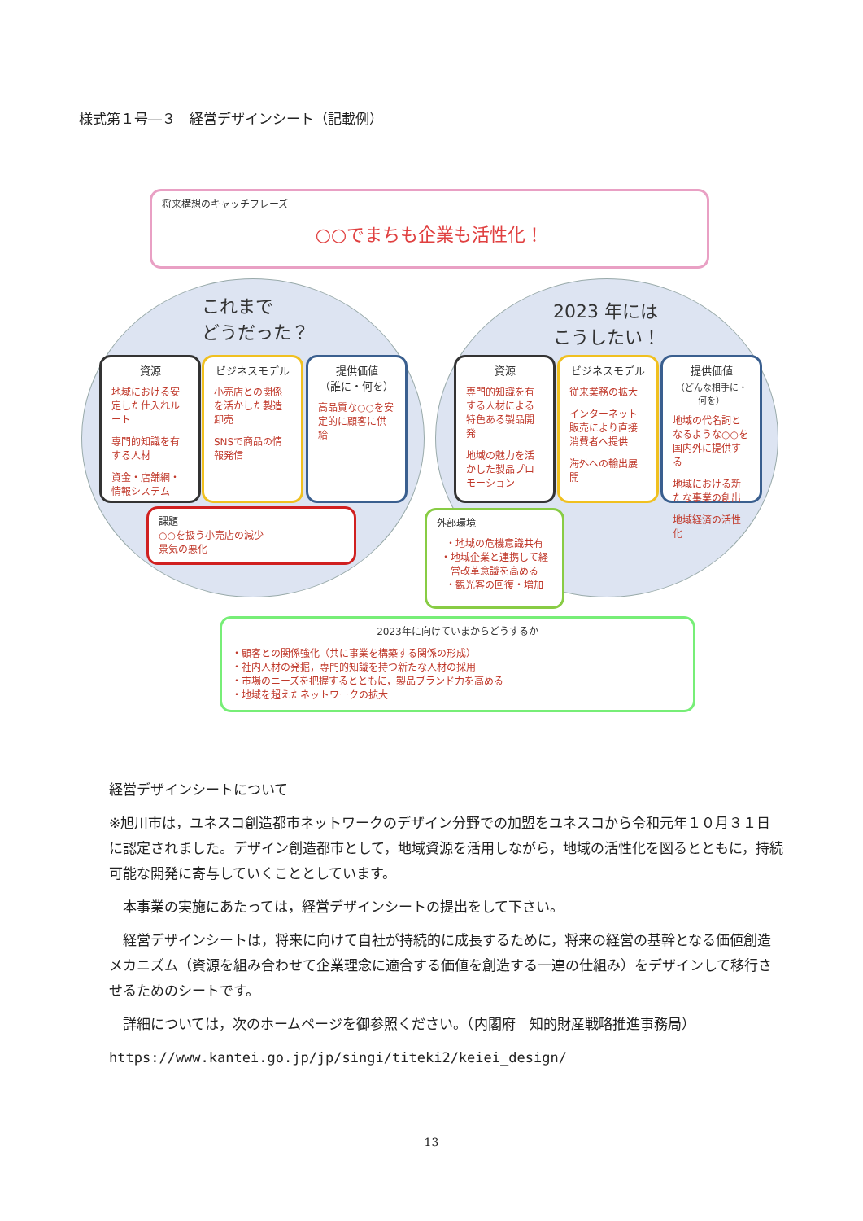様式第１号―３　経営デザインシート（記載例）
将来構想のキャッチフレーズ
○○でまちも企業も活性化！
これまで
どうだった？
2023 年には
こうしたい！
資源
地域における安定した仕入れルート
専門的知識を有する人材
資金・店舗網・情報システム
ビジネスモデル
小売店との関係を活かした製造卸売
SNSで商品の情報発信
提供価値
（誰に・何を）
高品質な○○を安定的に顧客に供給
資源
専門的知識を有する人材による特色ある製品開発
地域の魅力を活かした製品プロモーション
ビジネスモデル
従来業務の拡大
インターネット販売により直接消費者へ提供
海外への輸出展開
提供価値
（どんな相手に・何を）
地域の代名詞となるような○○を国内外に提供する
地域における新たな事業の創出
地域経済の活性化
課題
○○を扱う小売店の減少
景気の悪化
外部環境
・地域の危機意識共有
・地域企業と連携して経営改革意識を高める
・観光客の回復・増加
2023年に向けていまからどうするか
・顧客との関係強化（共に事業を構築する関係の形成）
・社内人材の発掘，専門的知識を持つ新たな人材の採用
・市場のニーズを把握するとともに，製品ブランド力を高める
・地域を超えたネットワークの拡大
経営デザインシートについて
※旭川市は，ユネスコ創造都市ネットワークのデザイン分野での加盟をユネスコから令和元年１０月３１日に認定されました。デザイン創造都市として，地域資源を活用しながら，地域の活性化を図るとともに，持続可能な開発に寄与していくこととしています。
　本事業の実施にあたっては，経営デザインシートの提出をして下さい。
　経営デザインシートは，将来に向けて自社が持続的に成長するために，将来の経営の基幹となる価値創造メカニズム（資源を組み合わせて企業理念に適合する価値を創造する一連の仕組み）をデザインして移行させるためのシートです。
　詳細については，次のホームページを御参照ください。（内閣府　知的財産戦略推進事務局）
https://www.kantei.go.jp/jp/singi/titeki2/keiei_design/
13